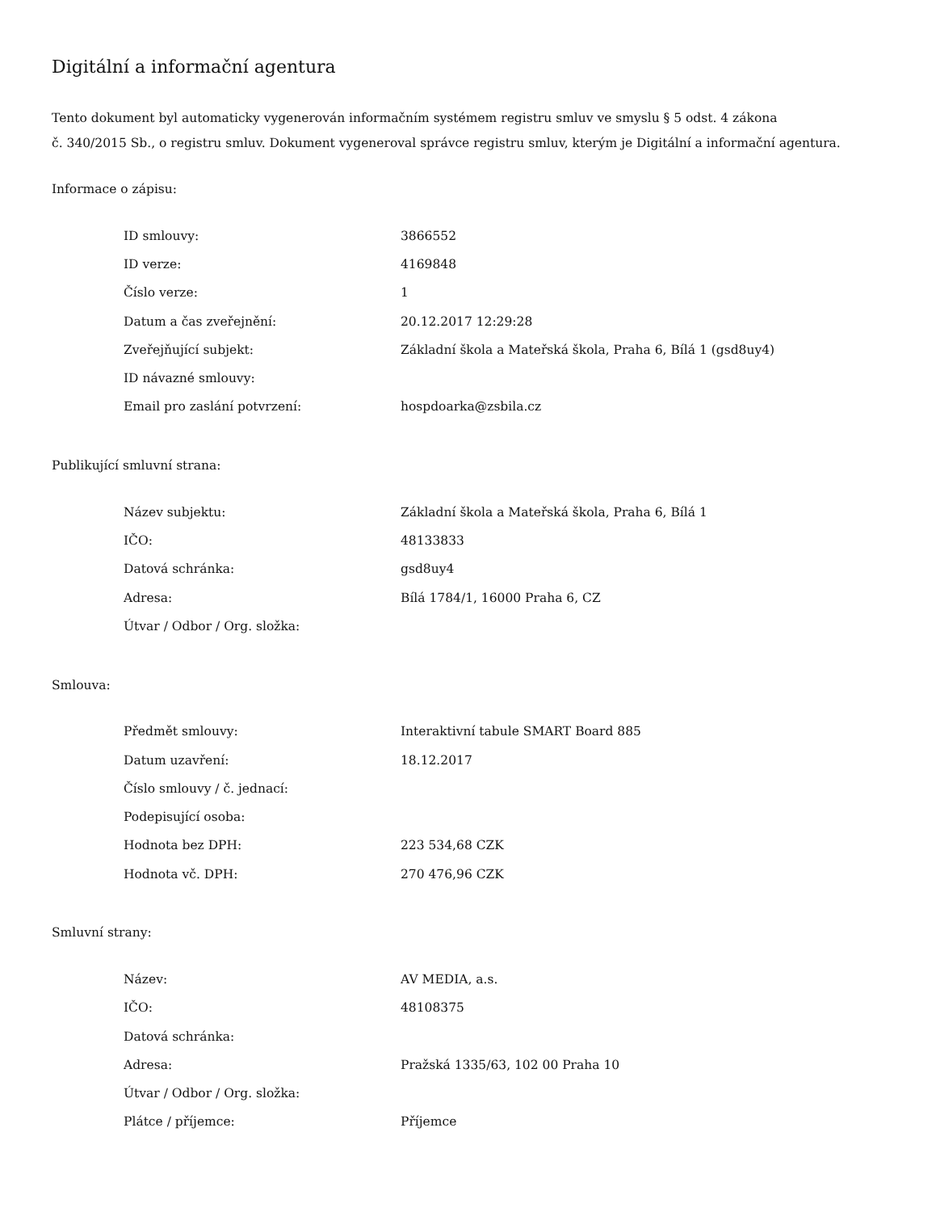Digitální a informační agentura
Tento dokument byl automaticky vygenerován informačním systémem registru smluv ve smyslu § 5 odst. 4 zákona
č. 340/2015 Sb., o registru smluv. Dokument vygeneroval správce registru smluv, kterým je Digitální a informační agentura.
Informace o zápisu:
| ID smlouvy: | 3866552 |
| ID verze: | 4169848 |
| Číslo verze: | 1 |
| Datum a čas zveřejnění: | 20.12.2017 12:29:28 |
| Zveřejňující subjekt: | Základní škola a Mateřská škola, Praha 6, Bílá 1 (gsd8uy4) |
| ID návazné smlouvy: | |
| Email pro zaslání potvrzení: | hospdoarka@zsbila.cz |
Publikující smluvní strana:
| Název subjektu: | Základní škola a Mateřská škola, Praha 6, Bílá 1 |
| IČO: | 48133833 |
| Datová schránka: | gsd8uy4 |
| Adresa: | Bílá 1784/1, 16000 Praha 6, CZ |
| Útvar / Odbor / Org. složka: | |
Smlouva:
| Předmět smlouvy: | Interaktivní tabule SMART Board 885 |
| Datum uzavření: | 18.12.2017 |
| Číslo smlouvy / č. jednací: | |
| Podepisující osoba: | |
| Hodnota bez DPH: | 223 534,68 CZK |
| Hodnota vč. DPH: | 270 476,96 CZK |
Smluvní strany:
| Název: | AV MEDIA, a.s. |
| IČO: | 48108375 |
| Datová schránka: | |
| Adresa: | Pražská 1335/63, 102 00 Praha 10 |
| Útvar / Odbor / Org. složka: | |
| Plátce / příjemce: | Příjemce |